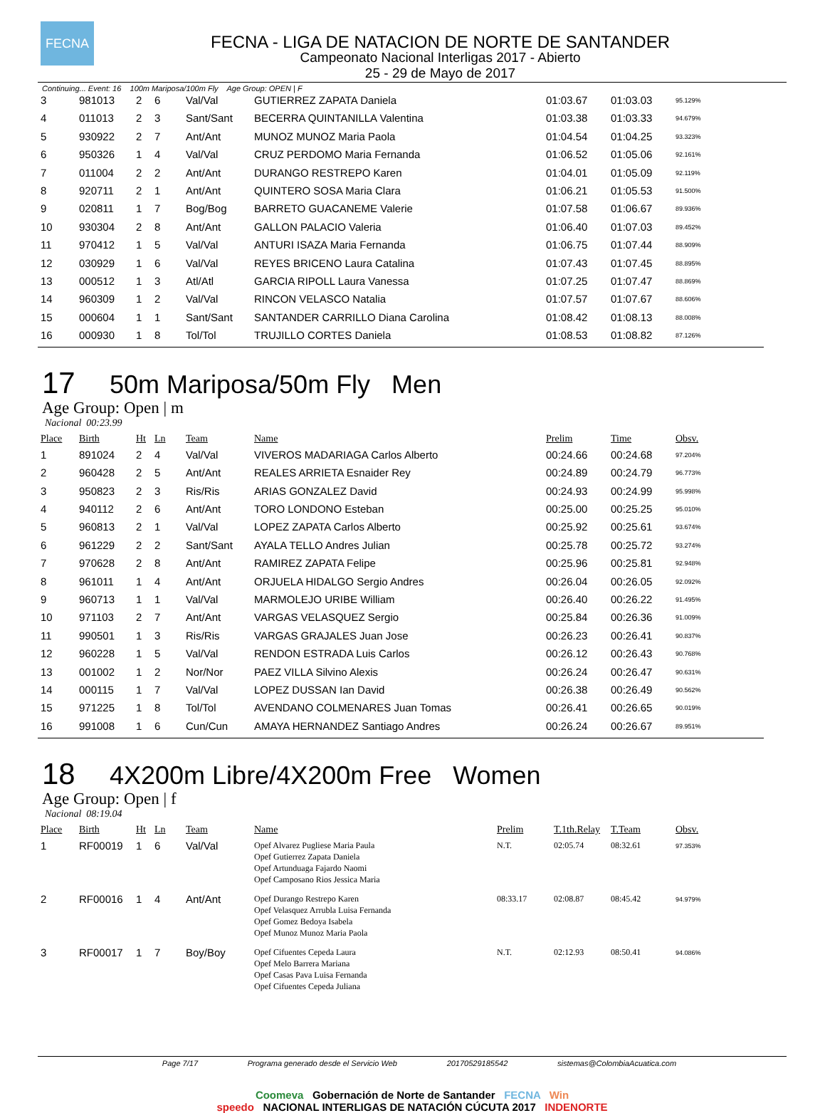FECNA
FECNA - LIGA DE NATACION DE NORTE DE SANTANDER
Campeonato Nacional Interligas 2017 - Abierto
25 - 29 de Mayo de 2017
Continuing... Event: 16 100m Mariposa/100m Fly Age Group: OPEN | F
| 3 | 981013 | 2 | 6 | Val/Val | GUTIERREZ ZAPATA Daniela | 01:03.67 | 01:03.03 | 95.129% |
| 4 | 011013 | 2 | 3 | Sant/Sant | BECERRA QUINTANILLA Valentina | 01:03.38 | 01:03.33 | 94.679% |
| 5 | 930922 | 2 | 7 | Ant/Ant | MUNOZ MUNOZ Maria Paola | 01:04.54 | 01:04.25 | 93.323% |
| 6 | 950326 | 1 | 4 | Val/Val | CRUZ PERDOMO Maria Fernanda | 01:06.52 | 01:05.06 | 92.161% |
| 7 | 011004 | 2 | 2 | Ant/Ant | DURANGO RESTREPO Karen | 01:04.01 | 01:05.09 | 92.119% |
| 8 | 920711 | 2 | 1 | Ant/Ant | QUINTERO SOSA Maria Clara | 01:06.21 | 01:05.53 | 91.500% |
| 9 | 020811 | 1 | 7 | Bog/Bog | BARRETO GUACANEME Valerie | 01:07.58 | 01:06.67 | 89.936% |
| 10 | 930304 | 2 | 8 | Ant/Ant | GALLON PALACIO Valeria | 01:06.40 | 01:07.03 | 89.452% |
| 11 | 970412 | 1 | 5 | Val/Val | ANTURI ISAZA Maria Fernanda | 01:06.75 | 01:07.44 | 88.909% |
| 12 | 030929 | 1 | 6 | Val/Val | REYES BRICENO Laura Catalina | 01:07.43 | 01:07.45 | 88.895% |
| 13 | 000512 | 1 | 3 | Atl/Atl | GARCIA RIPOLL Laura Vanessa | 01:07.25 | 01:07.47 | 88.869% |
| 14 | 960309 | 1 | 2 | Val/Val | RINCON VELASCO Natalia | 01:07.57 | 01:07.67 | 88.606% |
| 15 | 000604 | 1 | 1 | Sant/Sant | SANTANDER CARRILLO Diana Carolina | 01:08.42 | 01:08.13 | 88.008% |
| 16 | 000930 | 1 | 8 | Tol/Tol | TRUJILLO CORTES Daniela | 01:08.53 | 01:08.82 | 87.126% |
17 50m Mariposa/50m Fly Men
Age Group: Open | m
Nacional 00:23.99
| Place | Birth | Ht | Ln | Team | Name | Prelim | Time | Obsv. |
| --- | --- | --- | --- | --- | --- | --- | --- | --- |
| 1 | 891024 | 2 | 4 | Val/Val | VIVEROS MADARIAGA Carlos Alberto | 00:24.66 | 00:24.68 | 97.204% |
| 2 | 960428 | 2 | 5 | Ant/Ant | REALES ARRIETA Esnaider Rey | 00:24.89 | 00:24.79 | 96.773% |
| 3 | 950823 | 2 | 3 | Ris/Ris | ARIAS GONZALEZ David | 00:24.93 | 00:24.99 | 95.998% |
| 4 | 940112 | 2 | 6 | Ant/Ant | TORO LONDONO Esteban | 00:25.00 | 00:25.25 | 95.010% |
| 5 | 960813 | 2 | 1 | Val/Val | LOPEZ ZAPATA Carlos Alberto | 00:25.92 | 00:25.61 | 93.674% |
| 6 | 961229 | 2 | 2 | Sant/Sant | AYALA TELLO Andres Julian | 00:25.78 | 00:25.72 | 93.274% |
| 7 | 970628 | 2 | 8 | Ant/Ant | RAMIREZ ZAPATA Felipe | 00:25.96 | 00:25.81 | 92.948% |
| 8 | 961011 | 1 | 4 | Ant/Ant | ORJUELA HIDALGO Sergio Andres | 00:26.04 | 00:26.05 | 92.092% |
| 9 | 960713 | 1 | 1 | Val/Val | MARMOLEJO URIBE William | 00:26.40 | 00:26.22 | 91.495% |
| 10 | 971103 | 2 | 7 | Ant/Ant | VARGAS VELASQUEZ Sergio | 00:25.84 | 00:26.36 | 91.009% |
| 11 | 990501 | 1 | 3 | Ris/Ris | VARGAS GRAJALES Juan Jose | 00:26.23 | 00:26.41 | 90.837% |
| 12 | 960228 | 1 | 5 | Val/Val | RENDON ESTRADA Luis Carlos | 00:26.12 | 00:26.43 | 90.768% |
| 13 | 001002 | 1 | 2 | Nor/Nor | PAEZ VILLA Silvino Alexis | 00:26.24 | 00:26.47 | 90.631% |
| 14 | 000115 | 1 | 7 | Val/Val | LOPEZ DUSSAN Ian David | 00:26.38 | 00:26.49 | 90.562% |
| 15 | 971225 | 1 | 8 | Tol/Tol | AVENDANO COLMENARES Juan Tomas | 00:26.41 | 00:26.65 | 90.019% |
| 16 | 991008 | 1 | 6 | Cun/Cun | AMAYA HERNANDEZ Santiago Andres | 00:26.24 | 00:26.67 | 89.951% |
18 4X200m Libre/4X200m Free Women
Age Group: Open | f
Nacional 08:19.04
| Place | Birth | Ht | Ln | Team | Name | Prelim | T.1th.Relay | T.Team | Obsv. |
| --- | --- | --- | --- | --- | --- | --- | --- | --- | --- |
| 1 | RF00019 | 1 | 6 | Val/Val | Opef Alvarez Pugliese Maria Paula Opef Gutierrez Zapata Daniela Opef Artunduaga Fajardo Naomi Opef Camposano Rios Jessica Maria | N.T. | 02:05.74 | 08:32.61 | 97.353% |
| 2 | RF00016 | 1 | 4 | Ant/Ant | Opef Durango Restrepo Karen Opef Velasquez Arrubla Luisa Fernanda Opef Gomez Bedoya Isabela Opef Munoz Munoz Maria Paola | 08:33.17 | 02:08.87 | 08:45.42 | 94.979% |
| 3 | RF00017 | 1 | 7 | Boy/Boy | Opef Cifuentes Cepeda Laura Opef Melo Barrera Mariana Opef Casas Pava Luisa Fernanda Opef Cifuentes Cepeda Juliana | N.T. | 02:12.93 | 08:50.41 | 94.086% |
Page 7/17 Programa generado desde el Servicio Web 20170529185542 sistemas@ColombiaAcuatica.com
Coomeva Gobernación de Norte de Santander FECNA Win
speedo NACIONAL INTERLIGAS DE NATACIÓN CÚCUTA 2017 INDENORTE